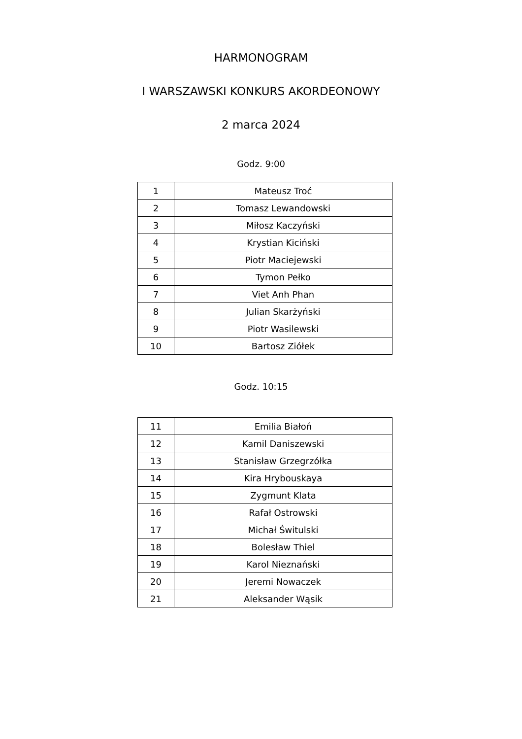HARMONOGRAM
I WARSZAWSKI KONKURS AKORDEONOWY
2 marca 2024
Godz. 9:00
| 1 | Mateusz Troć |
| 2 | Tomasz Lewandowski |
| 3 | Miłosz Kaczyński |
| 4 | Krystian Kiciński |
| 5 | Piotr Maciejewski |
| 6 | Tymon Pełko |
| 7 | Viet Anh Phan |
| 8 | Julian Skarżyński |
| 9 | Piotr Wasilewski |
| 10 | Bartosz Ziółek |
Godz. 10:15
| 11 | Emilia Białoń |
| 12 | Kamil Daniszewski |
| 13 | Stanisław Grzegrzółka |
| 14 | Kira Hrybouskaya |
| 15 | Zygmunt Klata |
| 16 | Rafał Ostrowski |
| 17 | Michał Świtulski |
| 18 | Bolesław Thiel |
| 19 | Karol Nieznański |
| 20 | Jeremi Nowaczek |
| 21 | Aleksander Wąsik |